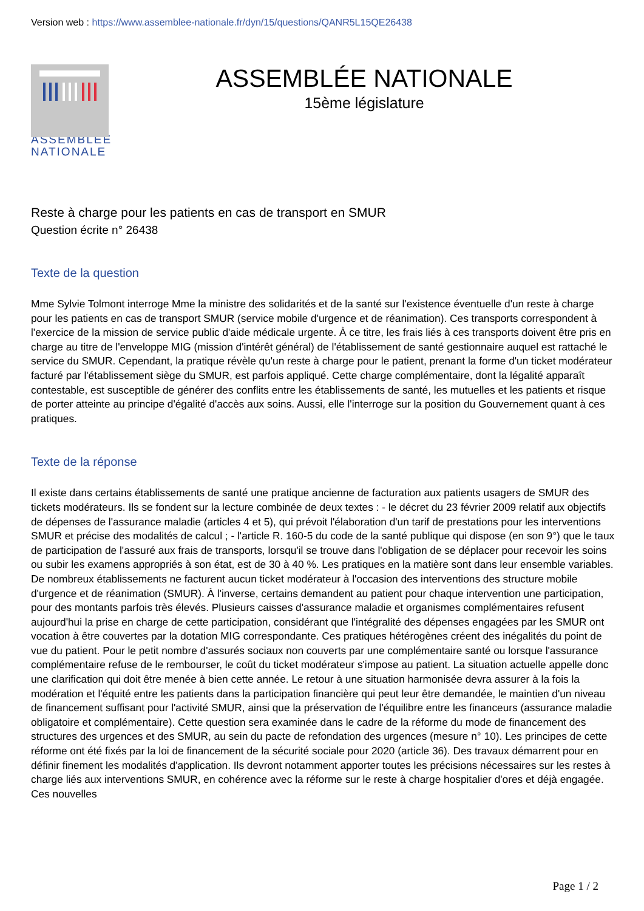Version web : https://www.assemblee-nationale.fr/dyn/15/questions/QANR5L15QE26438
ASSEMBLÉE
NATIONALE
ASSEMBLÉE NATIONALE
15ème législature
Reste à charge pour les patients en cas de transport en SMUR
Question écrite n° 26438
Texte de la question
Mme Sylvie Tolmont interroge Mme la ministre des solidarités et de la santé sur l'existence éventuelle d'un reste à charge pour les patients en cas de transport SMUR (service mobile d'urgence et de réanimation). Ces transports correspondent à l'exercice de la mission de service public d'aide médicale urgente. À ce titre, les frais liés à ces transports doivent être pris en charge au titre de l'enveloppe MIG (mission d'intérêt général) de l'établissement de santé gestionnaire auquel est rattaché le service du SMUR. Cependant, la pratique révèle qu'un reste à charge pour le patient, prenant la forme d'un ticket modérateur facturé par l'établissement siège du SMUR, est parfois appliqué. Cette charge complémentaire, dont la légalité apparaît contestable, est susceptible de générer des conflits entre les établissements de santé, les mutuelles et les patients et risque de porter atteinte au principe d'égalité d'accès aux soins. Aussi, elle l'interroge sur la position du Gouvernement quant à ces pratiques.
Texte de la réponse
Il existe dans certains établissements de santé une pratique ancienne de facturation aux patients usagers de SMUR des tickets modérateurs. Ils se fondent sur la lecture combinée de deux textes : - le décret du 23 février 2009 relatif aux objectifs de dépenses de l'assurance maladie (articles 4 et 5), qui prévoit l'élaboration d'un tarif de prestations pour les interventions SMUR et précise des modalités de calcul ; - l'article R. 160-5 du code de la santé publique qui dispose (en son 9°) que le taux de participation de l'assuré aux frais de transports, lorsqu'il se trouve dans l'obligation de se déplacer pour recevoir les soins ou subir les examens appropriés à son état, est de 30 à 40 %. Les pratiques en la matière sont dans leur ensemble variables. De nombreux établissements ne facturent aucun ticket modérateur à l'occasion des interventions des structure mobile d'urgence et de réanimation (SMUR). À l'inverse, certains demandent au patient pour chaque intervention une participation, pour des montants parfois très élevés. Plusieurs caisses d'assurance maladie et organismes complémentaires refusent aujourd'hui la prise en charge de cette participation, considérant que l'intégralité des dépenses engagées par les SMUR ont vocation à être couvertes par la dotation MIG correspondante. Ces pratiques hétérogènes créent des inégalités du point de vue du patient. Pour le petit nombre d'assurés sociaux non couverts par une complémentaire santé ou lorsque l'assurance complémentaire refuse de le rembourser, le coût du ticket modérateur s'impose au patient. La situation actuelle appelle donc une clarification qui doit être menée à bien cette année. Le retour à une situation harmonisée devra assurer à la fois la modération et l'équité entre les patients dans la participation financière qui peut leur être demandée, le maintien d'un niveau de financement suffisant pour l'activité SMUR, ainsi que la préservation de l'équilibre entre les financeurs (assurance maladie obligatoire et complémentaire). Cette question sera examinée dans le cadre de la réforme du mode de financement des structures des urgences et des SMUR, au sein du pacte de refondation des urgences (mesure n° 10). Les principes de cette réforme ont été fixés par la loi de financement de la sécurité sociale pour 2020 (article 36). Des travaux démarrent pour en définir finement les modalités d'application. Ils devront notamment apporter toutes les précisions nécessaires sur les restes à charge liés aux interventions SMUR, en cohérence avec la réforme sur le reste à charge hospitalier d'ores et déjà engagée. Ces nouvelles
Page 1 / 2